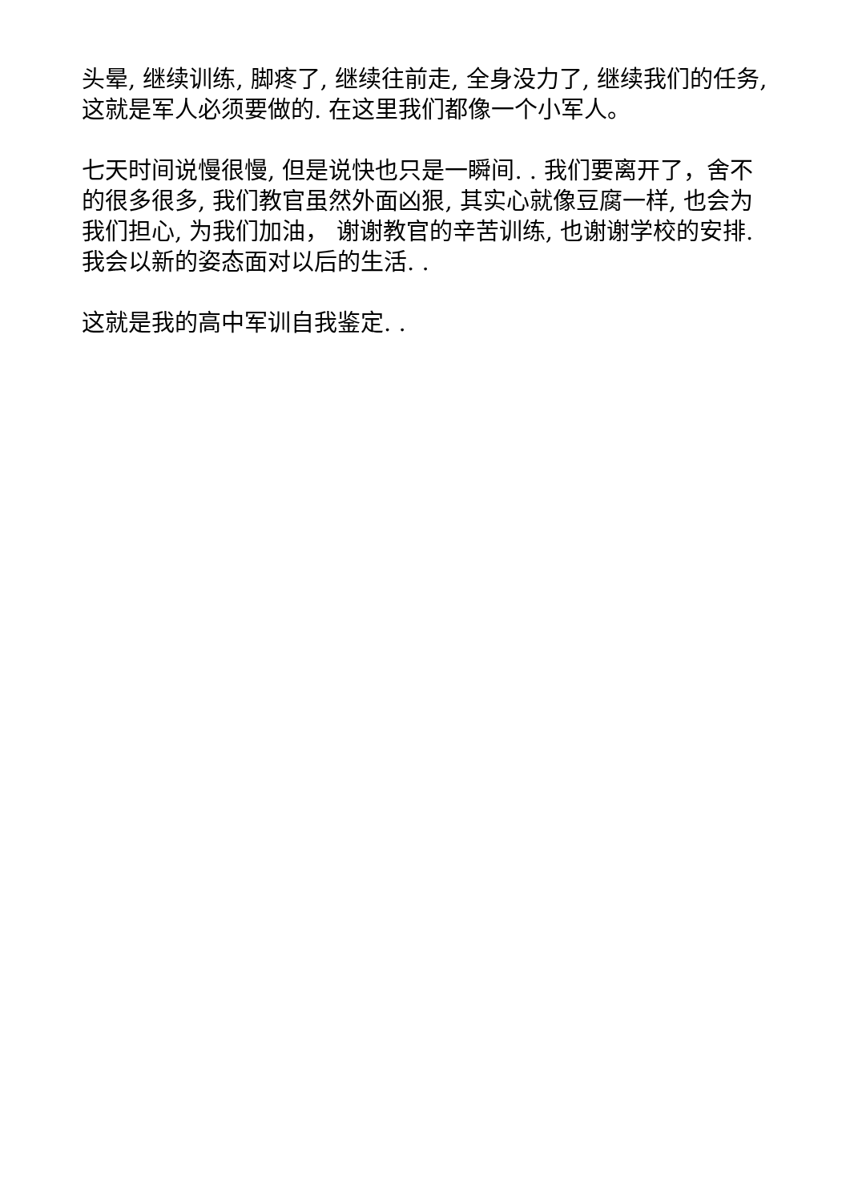头晕, 继续训练, 脚疼了, 继续往前走, 全身没力了, 继续我们的任务, 这就是军人必须要做的. 在这里我们都像一个小军人。
七天时间说慢很慢, 但是说快也只是一瞬间. . 我们要离开了，舍不的很多很多, 我们教官虽然外面凶狠, 其实心就像豆腐一样, 也会为我们担心, 为我们加油， 谢谢教官的辛苦训练, 也谢谢学校的安排. 我会以新的姿态面对以后的生活. .
这就是我的高中军训自我鉴定. .